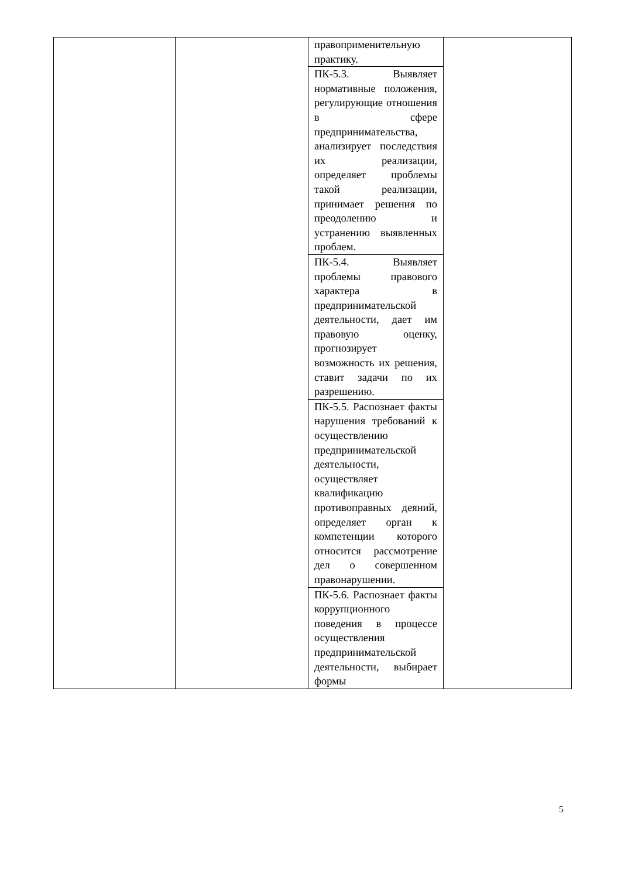| | | правоприменительную практику. | |
| | | ПК-5.3. Выявляет нормативные положения, регулирующие отношения в сфере предпринимательства, анализирует последствия их реализации, определяет проблемы такой реализации, принимает решения по преодолению и устранению выявленных проблем. | |
| | | ПК-5.4. Выявляет проблемы правового характера в предпринимательской деятельности, дает им правовую оценку, прогнозирует возможность их решения, ставит задачи по их разрешению. | |
| | | ПК-5.5. Распознает факты нарушения требований к осуществлению предпринимательской деятельности, осуществляет квалификацию противоправных деяний, определяет орган к компетенции которого относится рассмотрение дел о совершенном правонарушении. | |
| | | ПК-5.6. Распознает факты коррупционного поведения в процессе осуществления предпринимательской деятельности, выбирает формы | |
5